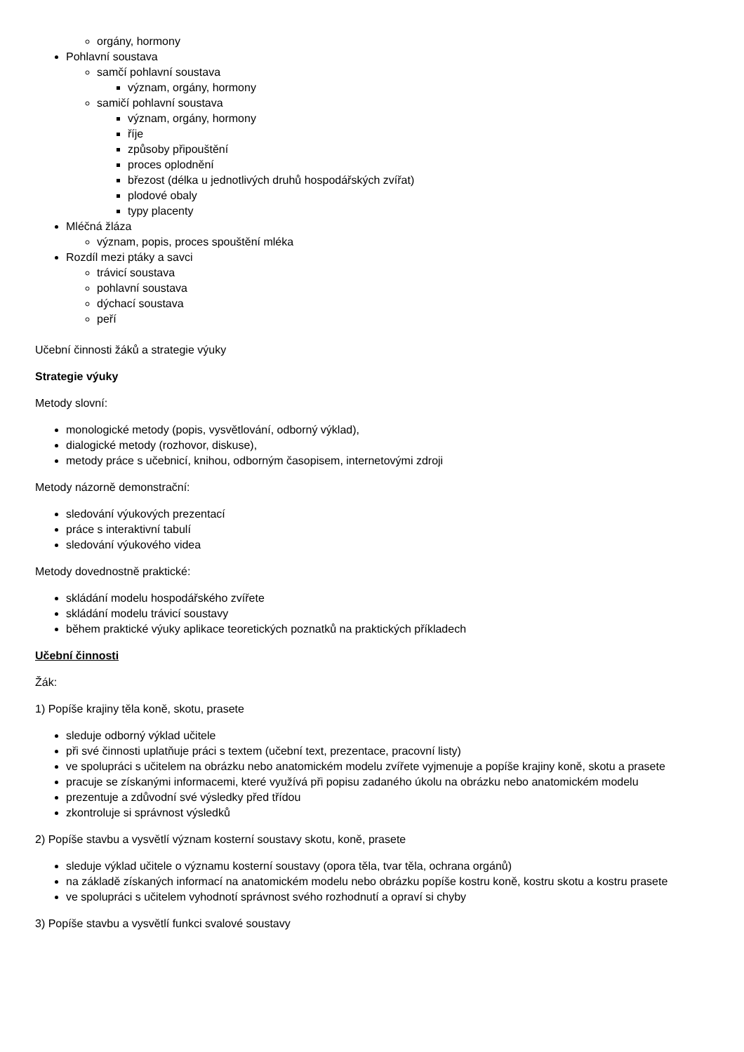orgány, hormony
Pohlavní soustava
samčí pohlavní soustava
význam, orgány, hormony
samičí pohlavní soustava
význam, orgány, hormony
říje
způsoby připouštění
proces oplodnění
březost (délka u jednotlivých druhů hospodářských zvířat)
plodové obaly
typy placenty
Mléčná žláza
význam, popis, proces spouštění mléka
Rozdíl mezi ptáky a savci
trávicí soustava
pohlavní soustava
dýchací soustava
peří
Učební činnosti žáků a strategie výuky
Strategie výuky
Metody slovní:
monologické metody (popis, vysvětlování, odborný výklad),
dialogické metody (rozhovor, diskuse),
metody práce s učebnicí, knihou, odborným časopisem, internetovými zdroji
Metody názorně demonstrační:
sledování výukových prezentací
práce s interaktivní tabulí
sledování výukového videa
Metody dovednostně praktické:
skládání modelu hospodářského zvířete
skládání modelu trávicí soustavy
během praktické výuky aplikace teoretických poznatků na praktických příkladech
Učební činnosti
Žák:
1) Popíše krajiny těla koně, skotu, prasete
sleduje odborný výklad učitele
při své činnosti uplatňuje práci s textem (učební text, prezentace, pracovní listy)
ve spolupráci s učitelem na obrázku nebo anatomickém modelu zvířete vyjmenuje a popíše krajiny koně, skotu a prasete
pracuje se získanými informacemi, které využívá při popisu zadaného úkolu na obrázku nebo anatomickém modelu
prezentuje a zdůvodní své výsledky před třídou
zkontroluje si správnost výsledků
2) Popíše stavbu a vysvětlí význam kosterní soustavy skotu, koně, prasete
sleduje výklad učitele o významu kosterní soustavy (opora těla, tvar těla, ochrana orgánů)
na základě získaných informací na anatomickém modelu nebo obrázku popíše kostru koně, kostru skotu a kostru prasete
ve spolupráci s učitelem vyhodnotí správnost svého rozhodnutí a opraví si chyby
3) Popíše stavbu a vysvětlí funkci svalové soustavy